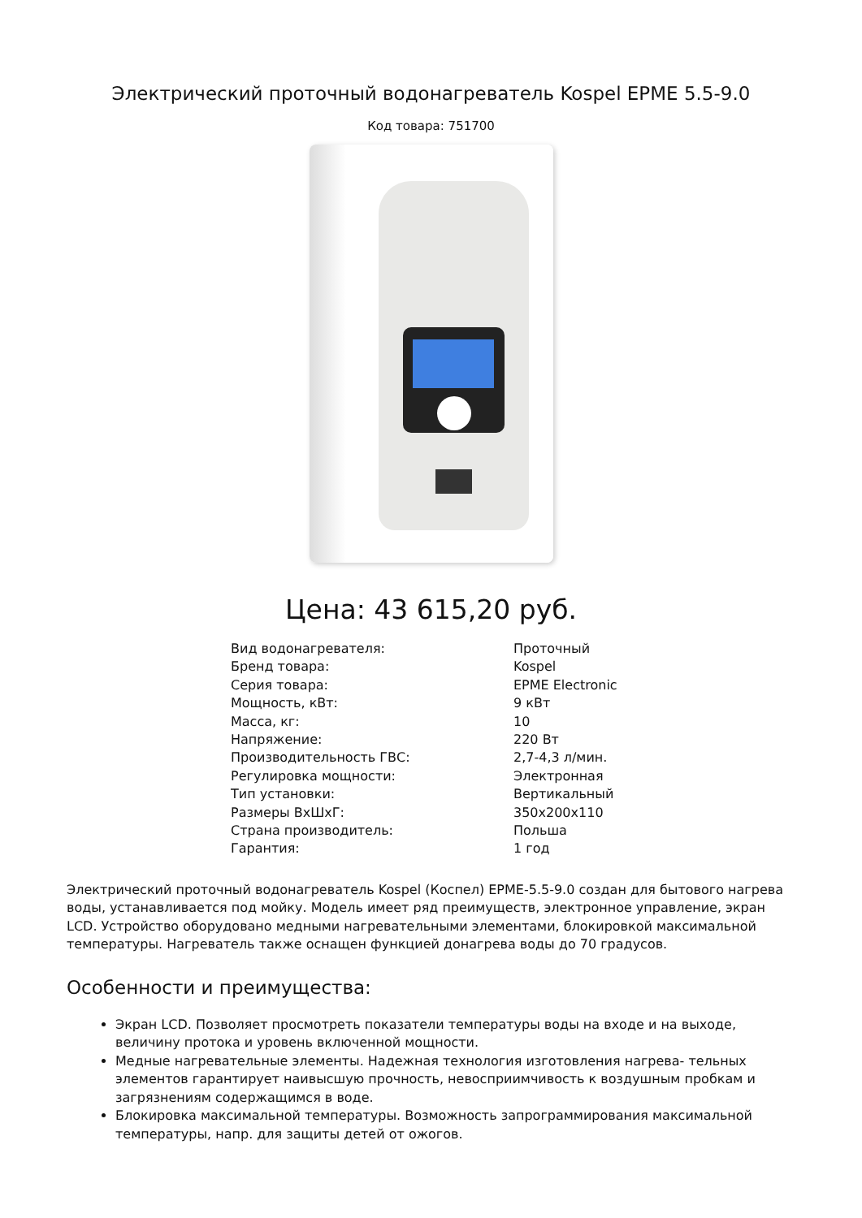Электрический проточный водонагреватель Kospel EPME 5.5-9.0
Код товара: 751700
Цена: 43 615,20 руб.
| Вид водонагревателя: | Проточный |
| Бренд товара: | Kospel |
| Серия товара: | EPME Electronic |
| Мощность, кВт: | 9 кВт |
| Масса, кг: | 10 |
| Напряжение: | 220 Вт |
| Производительность ГВС: | 2,7-4,3 л/мин. |
| Регулировка мощности: | Электронная |
| Тип установки: | Вертикальный |
| Размеры ВхШхГ: | 350x200x110 |
| Страна производитель: | Польша |
| Гарантия: | 1 год |
Электрический проточный водонагреватель Kospel (Коспел) EPME-5.5-9.0 создан для бытового нагрева воды, устанавливается под мойку. Модель имеет ряд преимуществ, электронное управление, экран LCD. Устройство оборудовано медными нагревательными элементами, блокировкой максимальной температуры. Нагреватель также оснащен функцией донагрева воды до 70 градусов.
Особенности и преимущества:
Экран LCD. Позволяет просмотреть показатели температуры воды на входе и на выходе, величину протока и уровень включенной мощности.
Медные нагревательные элементы. Надежная технология изготовления нагрева- тельных элементов гарантирует наивысшую прочность, невосприимчивость к воздушным пробкам и загрязнениям содержащимся в воде.
Блокировка максимальной температуры. Возможность запрограммирования максимальной температуры, напр. для защиты детей от ожогов.